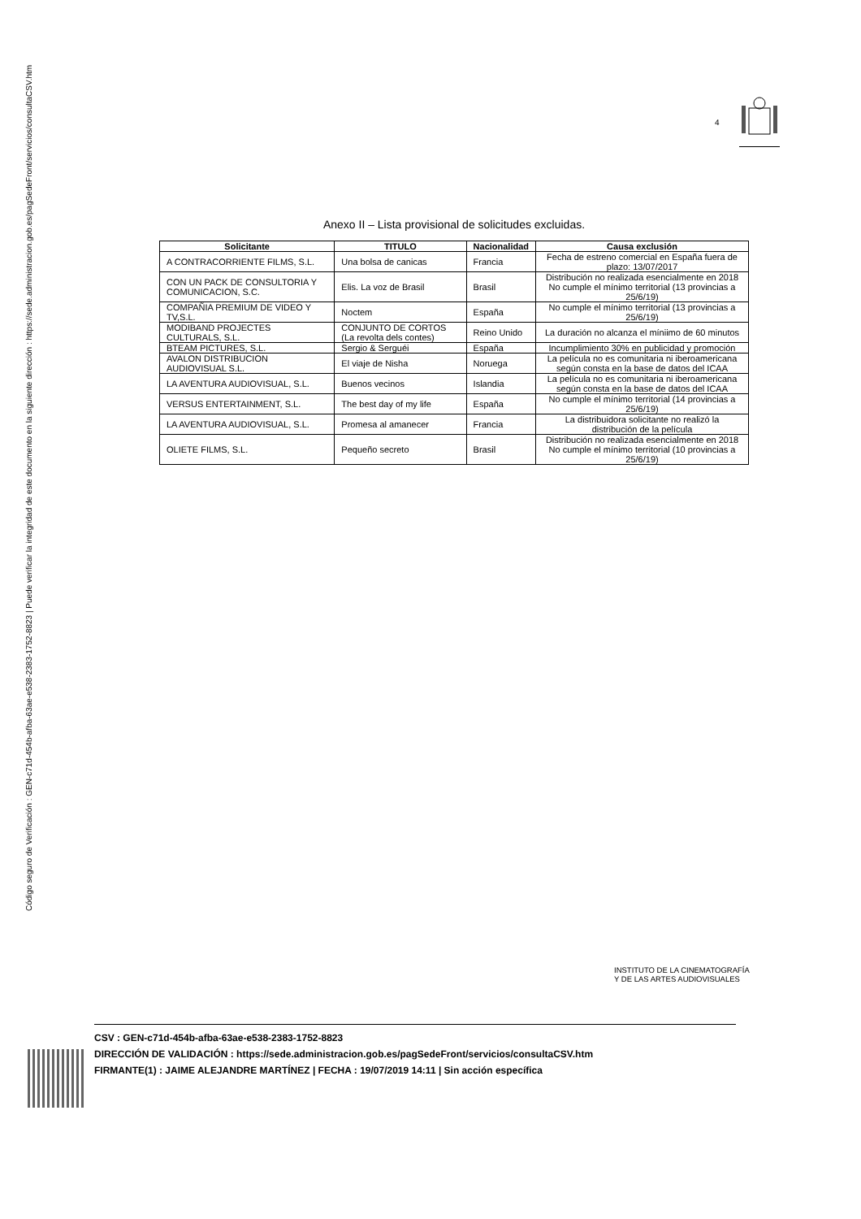Código seguro de Verificación : GEN-c71d-454b-afba-63ae-e538-2383-1752-8823 | Puede verificar la integridad de este documento en la siguiente dirección : https://sede.administracion.gob.es/pagSedeFront/servicios/consultaCSV.htm
4
Anexo II – Lista provisional de solicitudes excluidas.
| Solicitante | TITULO | Nacionalidad | Causa exclusión |
| --- | --- | --- | --- |
| A CONTRACORRIENTE FILMS, S.L. | Una bolsa de canicas | Francia | Fecha de estreno comercial en España fuera de plazo: 13/07/2017 |
| CON UN PACK DE CONSULTORIA Y COMUNICACION, S.C. | Elis. La voz de Brasil | Brasil | Distribución no realizada esencialmente en 2018 No cumple el mínimo territorial (13 provincias a 25/6/19) |
| COMPAÑIA PREMIUM DE VIDEO Y TV,S.L. | Noctem | España | No cumple el mínimo territorial (13 provincias a 25/6/19) |
| MODIBAND PROJECTES CULTURALS, S.L. | CONJUNTO DE CORTOS (La revolta dels contes) | Reino Unido | La duración no alcanza el míniimo de 60 minutos |
| BTEAM PICTURES, S.L. | Sergio & Serguéi | España | Incumplimiento 30% en publicidad y promoción |
| AVALON DISTRIBUCION AUDIOVISUAL S.L. | El viaje de Nisha | Noruega | La película no es comunitaria ni iberoamericana según consta en la base de datos del ICAA |
| LA AVENTURA AUDIOVISUAL, S.L. | Buenos vecinos | Islandia | La película no es comunitaria ni iberoamericana según consta en la base de datos del ICAA |
| VERSUS ENTERTAINMENT, S.L. | The best day of my life | España | No cumple el mínimo territorial (14 provincias a 25/6/19) |
| LA AVENTURA AUDIOVISUAL, S.L. | Promesa al amanecer | Francia | La distribuidora solicitante no realizó la distribución de la película |
| OLIETE FILMS, S.L. | Pequeño secreto | Brasil | Distribución no realizada esencialmente en 2018 No cumple el mínimo territorial (10 provincias a 25/6/19) |
INSTITUTO DE LA CINEMATOGRAFÍA
Y DE LAS ARTES AUDIOVISUALES
CSV : GEN-c71d-454b-afba-63ae-e538-2383-1752-8823
DIRECCIÓN DE VALIDACIÓN : https://sede.administracion.gob.es/pagSedeFront/servicios/consultaCSV.htm
FIRMANTE(1) : JAIME ALEJANDRE MARTÍNEZ | FECHA : 19/07/2019 14:11 | Sin acción específica